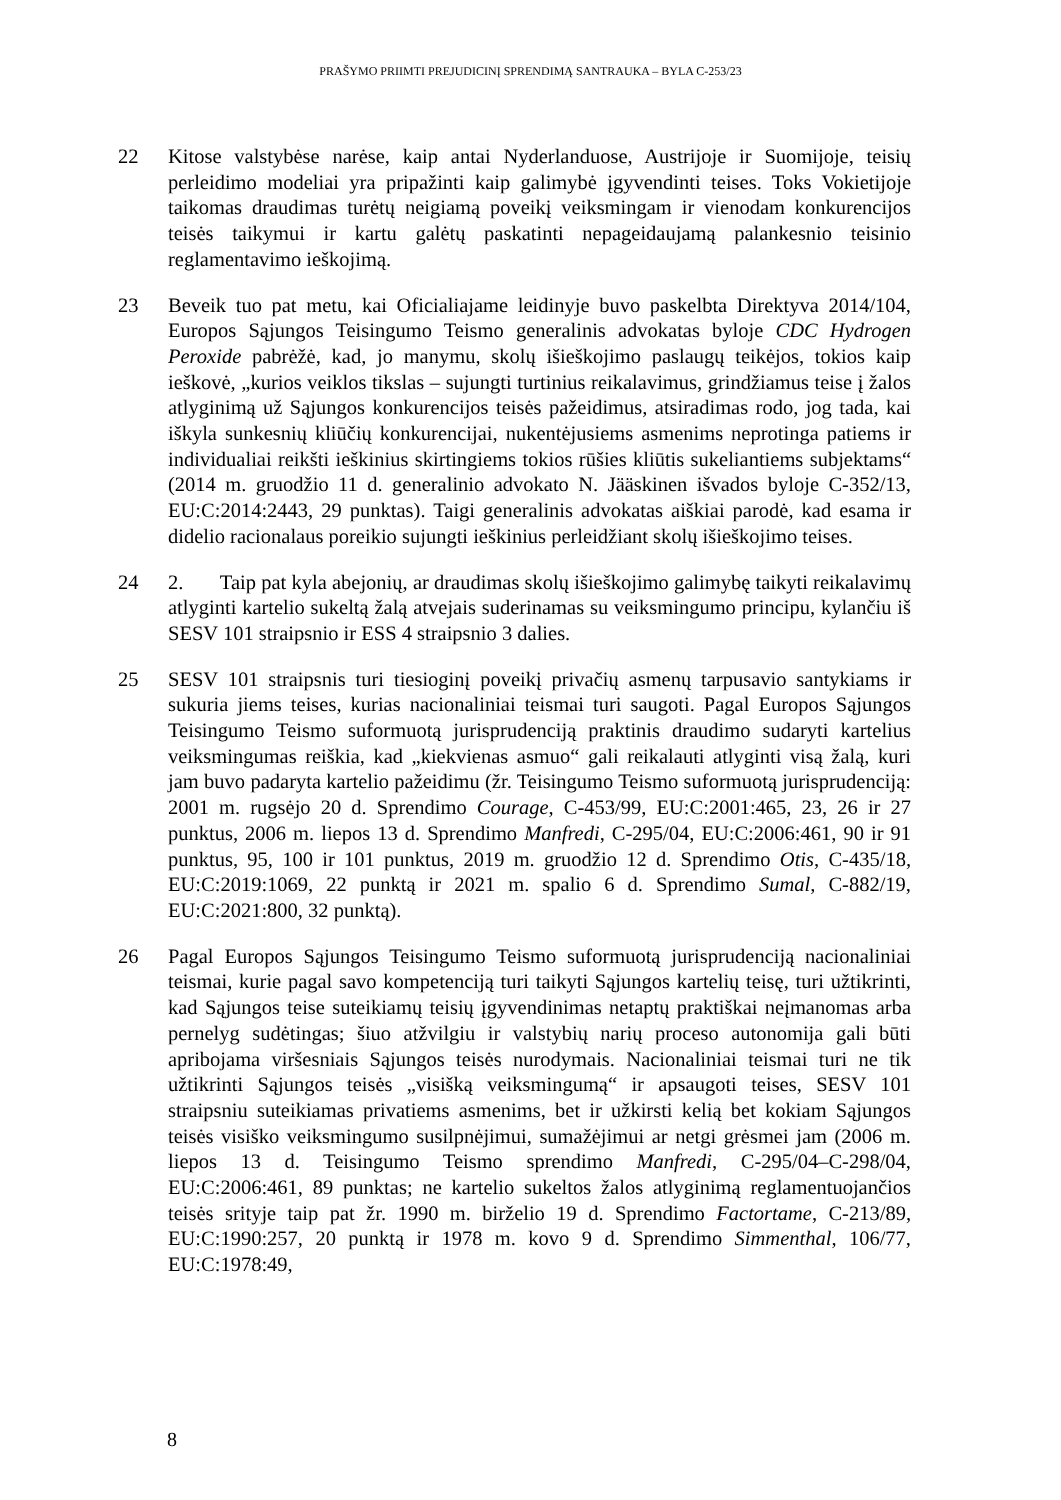PRAŠYMO PRIIMTI PREJUDICINĮ SPRENDIMĄ SANTRAUKA – BYLA C-253/23
22 Kitose valstybėse narėse, kaip antai Nyderlanduose, Austrijoje ir Suomijoje, teisių perleidimo modeliai yra pripažinti kaip galimybė įgyvendinti teises. Toks Vokietijoje taikomas draudimas turėtų neigiamą poveikį veiksmingam ir vienodam konkurencijos teisės taikymui ir kartu galėtų paskatinti nepageidaujamą palankesnio teisinio reglamentavimo ieškojimą.
23 Beveik tuo pat metu, kai Oficialiajame leidinyje buvo paskelbta Direktyva 2014/104, Europos Sąjungos Teisingumo Teismo generalinis advokatas byloje CDC Hydrogen Peroxide pabrėžė, kad, jo manymu, skolų išieškojimo paslaugų teikėjos, tokios kaip ieškovė, „kurios veiklos tikslas – sujungti turtinius reikalavimus, grindžiamus teise į žalos atlyginimą už Sąjungos konkurencijos teisės pažeidimus, atsiradimas rodo, jog tada, kai iškyla sunkesnių kliūčių konkurencijai, nukentėjusiems asmenims neprotinga patiems ir individualiai reikšti ieškinius skirtingiems tokios rūšies kliūtis sukeliantiems subjektams“ (2014 m. gruodžio 11 d. generalinio advokato N. Jääskinen išvados byloje C-352/13, EU:C:2014:2443, 29 punktas). Taigi generalinis advokatas aiškiai parodė, kad esama ir didelio racionalaus poreikio sujungti ieškinius perleidžiant skolų išieškojimo teises.
24 2. Taip pat kyla abejonių, ar draudimas skolų išieškojimo galimybę taikyti reikalavimų atlyginti kartelio sukeltą žalą atvejais suderinamas su veiksmingumo principu, kylančiu iš SESV 101 straipsnio ir ESS 4 straipsnio 3 dalies.
25 SESV 101 straipsnis turi tiesioginį poveikį privačių asmenų tarpusavio santykiams ir sukuria jiems teises, kurias nacionaliniai teismai turi saugoti. Pagal Europos Sąjungos Teisingumo Teismo suformuotą jurisprudenciją praktinis draudimo sudaryti kartelius veiksmingumas reiškia, kad „kiekvienas asmuo“ gali reikalauti atlyginti visą žalą, kuri jam buvo padaryta kartelio pažeidimu (žr. Teisingumo Teismo suformuotą jurisprudenciją: 2001 m. rugsėjo 20 d. Sprendimo Courage, C-453/99, EU:C:2001:465, 23, 26 ir 27 punktus, 2006 m. liepos 13 d. Sprendimo Manfredi, C-295/04, EU:C:2006:461, 90 ir 91 punktus, 95, 100 ir 101 punktus, 2019 m. gruodžio 12 d. Sprendimo Otis, C-435/18, EU:C:2019:1069, 22 punktą ir 2021 m. spalio 6 d. Sprendimo Sumal, C-882/19, EU:C:2021:800, 32 punktą).
26 Pagal Europos Sąjungos Teisingumo Teismo suformuotą jurisprudenciją nacionaliniai teismai, kurie pagal savo kompetenciją turi taikyti Sąjungos kartelių teisę, turi užtikrinti, kad Sąjungos teise suteikiamų teisių įgyvendinimas netaptų praktiškai neįmanomas arba pernelyg sudėtingas; šiuo atžvilgiu ir valstybių narių proceso autonomija gali būti apribojama viršesniais Sąjungos teisės nurodymais. Nacionaliniai teismai turi ne tik užtikrinti Sąjungos teisės „visišką veiksmingumą“ ir apsaugoti teises, SESV 101 straipsniu suteikiamas privatiems asmenims, bet ir užkirsti kelią bet kokiam Sąjungos teisės visiško veiksmingumo susilpnėjimui, sumažėjimui ar netgi grėsmei jam (2006 m. liepos 13 d. Teisingumo Teismo sprendimo Manfredi, C-295/04–C-298/04, EU:C:2006:461, 89 punktas; ne kartelio sukeltos žalos atlyginimą reglamentuojančios teisės srityje taip pat žr. 1990 m. birželio 19 d. Sprendimo Factortame, C-213/89, EU:C:1990:257, 20 punktą ir 1978 m. kovo 9 d. Sprendimo Simmenthal, 106/77, EU:C:1978:49,
8